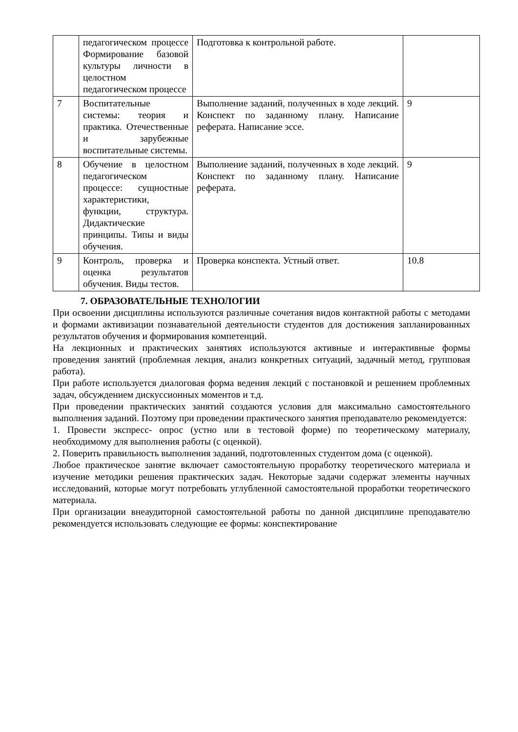| | педагогическом процессе Формирование базовой культуры личности в целостном педагогическом процессе | Подготовка к контрольной работе. | |
| 7 | Воспитательные системы: теория и практика. Отечественные и зарубежные воспитательные системы. | Выполнение заданий, полученных в ходе лекций. Конспект по заданному плану. Написание реферата. Написание эссе. | 9 |
| 8 | Обучение в целостном педагогическом процессе: сущностные характеристики, функции, структура. Дидактические принципы. Типы и виды обучения. | Выполнение заданий, полученных в ходе лекций. Конспект по заданному плану. Написание реферата. | 9 |
| 9 | Контроль, проверка и оценка результатов обучения. Виды тестов. | Проверка конспекта. Устный ответ. | 10.8 |
7. ОБРАЗОВАТЕЛЬНЫЕ ТЕХНОЛОГИИ
При освоении дисциплины используются различные сочетания видов контактной работы с методами и формами активизации познавательной деятельности студентов для достижения запланированных результатов обучения и формирования компетенций.
На лекционных и практических занятиях используются активные и интерактивные формы проведения занятий (проблемная лекция, анализ конкретных ситуаций, задачный метод, групповая работа).
При работе используется диалоговая форма ведения лекций с постановкой и решением проблемных задач, обсуждением дискуссионных моментов и т.д.
При проведении практических занятий создаются условия для максимально самостоятельного выполнения заданий. Поэтому при проведении практического занятия преподавателю рекомендуется:
1. Провести экспресс- опрос (устно или в тестовой форме) по теоретическому материалу, необходимому для выполнения работы (с оценкой).
2. Поверить правильность выполнения заданий, подготовленных студентом дома (с оценкой).
Любое практическое занятие включает самостоятельную проработку теоретического материала и изучение методики решения практических задач. Некоторые задачи содержат элементы научных исследований, которые могут потребовать углубленной самостоятельной проработки теоретического материала.
При организации внеаудиторной самостоятельной работы по данной дисциплине преподавателю рекомендуется использовать следующие ее формы: конспектирование